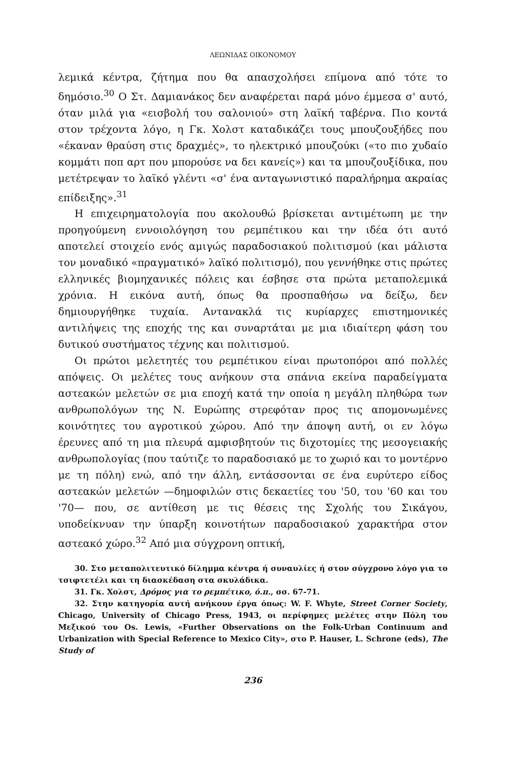ΛΕΩΝΙΔΑΣ ΟΙΚΟΝΟΜΟΥ
λεμικά κέντρα, ζήτημα που θα απασχολήσει επίμονα από τότε το δημόσιο.<sup>30</sup> Ο Στ. Δαμιανάκος δεν αναφέρεται παρά μόνο έμμεσα σ' αυτό, όταν μιλά για «εισβολή του σαλονιού» στη λαϊκή ταβέρνα. Πιο κοντά στον τρέχοντα λόγο, η Γκ. Χολστ καταδικάζει τους μπουζουξήδες που «έκαναν θραύση στις δραχμές», το ηλεκτρικό μπουζούκι («το πιο χυδαίο κομμάτι ποπ αρτ που μπορούσε να δει κανείς») και τα μπουζουξίδικα, που μετέτρεψαν το λαϊκό γλέντι «σ' ένα ανταγωνιστικό παραλήρημα ακραίας επίδειξης».<sup>31</sup>
Η επιχειρηματολογία που ακολουθώ βρίσκεται αντιμέτωπη με την προηγούμενη εννοιολόγηση του ρεμπέτικου και την ιδέα ότι αυτό αποτελεί στοιχείο ενός αμιγώς παραδοσιακού πολιτισμού (και μάλιστα τον μοναδικό «πραγματικό» λαϊκό πολιτισμό), που γεννήθηκε στις πρώτες ελληνικές βιομηχανικές πόλεις και έσβησε στα πρώτα μεταπολεμικά χρόνια. Η εικόνα αυτή, όπως θα προσπαθήσω να δείξω, δεν δημιουργήθηκε τυχαία. Αντανακλά τις κυρίαρχες επιστημονικές αντιλήψεις της εποχής της και συναρτάται με μια ιδιαίτερη φάση του δυτικού συστήματος τέχνης και πολιτισμού.
Οι πρώτοι μελετητές του ρεμπέτικου είναι πρωτοπόροι από πολλές απόψεις. Οι μελέτες τους ανήκουν στα σπάνια εκείνα παραδείγματα αστεακών μελετών σε μια εποχή κατά την οποία η μεγάλη πληθώρα των ανθρωπολόγων της Ν. Ευρώπης στρεφόταν προς τις απομονωμένες κοινότητες του αγροτικού χώρου. Από την άποψη αυτή, οι εν λόγω έρευνες από τη μια πλευρά αμφισβητούν τις διχοτομίες της μεσογειακής ανθρωπολογίας (που ταύτιζε το παραδοσιακό με το χωριό και το μοντέρνο με τη πόλη) ενώ, από την άλλη, εντάσσονται σε ένα ευρύτερο είδος αστεακών μελετών —δημοφιλών στις δεκαετίες του '50, του '60 και του '70— που, σε αντίθεση με τις θέσεις της Σχολής του Σικάγου, υποδείκνυαν την ύπαρξη κοινοτήτων παραδοσιακού χαρακτήρα στον αστεακό χώρο.<sup>32</sup> Από μια σύγχρονη οπτική,
30. Στο μεταπολιτευτικό δίλημμα κέντρα ή συναυλίες ή στον σύγχρονο λόγο για το τσιφτετέλι και τη διασκέδαση στα σκυλάδικα.
31. Γκ. Χολστ, Δρόμος για το ρεμπέτικο, ό.π., σσ. 67-71.
32. Στην κατηγορία αυτή ανήκουν έργα όπως: W. F. Whyte, Street Corner Society, Chicago, University of Chicago Press, 1943, οι περίφημες μελέτες στην Πόλη του Μεξικού του Os. Lewis, «Further Observations on the Folk-Urban Continuum and Urbanization with Special Reference to Mexico City», στο P. Hauser, L. Schrone (eds), The Study of
236